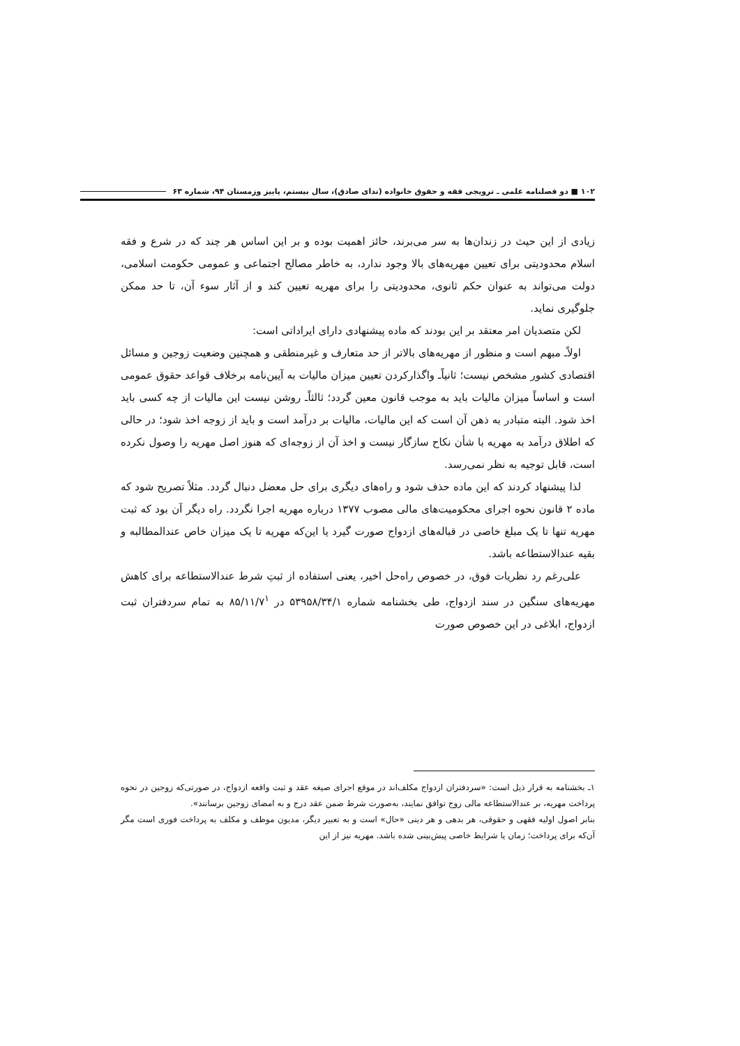۱۰۲ ■ دو فصلنامه علمی ـ ترویجی فقه و حقوق خانواده (ندای صادق)، سال بیستم، پاییز وزمستان ۹۴، شماره ۶۳
زیادی از این حیث در زندان‌ها به سر می‌برند، حائز اهمیت بوده و بر این اساس هر چند که در شرع و فقه اسلام محدودیتی برای تعیین مهریه‌های بالا وجود ندارد، به خاطر مصالح اجتماعی و عمومی حکومت اسلامی، دولت می‌تواند به عنوان حکم ثانوی، محدودیتی را برای مهریه تعیین کند و از آثار سوء آن، تا حد ممکن جلوگیری نماید.
لکن متصدیان امر معتقد بر این بودند که ماده پیشنهادی دارای ایراداتی است:
اولاًـ مبهم است و منظور از مهریه‌های بالاتر از حد متعارف و غیرمنطقی و همچنین وضعیت زوجین و مسائل اقتصادی کشور مشخص نیست؛ ثانیاًـ واگذارکردن تعیین میزان مالیات به آیین‌نامه برخلاف قواعد حقوق عمومی است و اساساً میزان مالیات باید به موجب قانون معین گردد؛ ثالثاًـ روشن نیست این مالیات از چه کسی باید اخذ شود. البته متبادر به ذهن آن است که این مالیات، مالیات بر درآمد است و باید از زوجه اخذ شود؛ در حالی که اطلاق درآمد به مهریه با شأن نکاح سازگار نیست و اخذ آن از زوجه‌ای که هنوز اصل مهریه را وصول نکرده است، قابل توجیه به نظر نمی‌رسد.
لذا پیشنهاد کردند که این ماده حذف شود و راه‌های دیگری برای حل معضل دنبال گردد. مثلاً تصریح شود که ماده ۲ قانون نحوه اجرای محکومیت‌های مالی مصوب ۱۳۷۷ درباره مهریه اجرا نگردد. راه دیگر آن بود که ثبت مهریه تنها تا یک مبلغ خاصی در قباله‌های ازدواج صورت گیرد یا این‌که مهریه تا یک میزان خاص عندالمطالبه و بقیه عندالاستطاعه باشد.
علی‌رغم رد نظریات فوق، در خصوص راه‌حل اخیر، یعنی استفاده از ثبتِ شرط عندالاستطاعه برای کاهش مهریه‌های سنگین در سند ازدواج، طی بخشنامه شماره ۵۳۹۵۸/۳۴/۱ در ۸۵/۱۱/۷<sup>۱</sup> به تمام سردفتران ثبت ازدواج، ابلاغی در این خصوص صورت
۱ـ بخشنامه به قرار ذیل است: «سردفتران ازدواج مکلف‌اند در موقع اجرای صیغه عقد و ثبت واقعه ازدواج، در صورتی‌که زوجین در نحوه پرداخت مهریه، بر عندالاستطاعه مالی زوج توافق نمایند، به‌صورت شرط ضمن عقد درج و به امضای زوجین برسانند».
بنابر اصول اولیه فقهی و حقوقی، هر بدهی و هر دینی «حال» است و به تعبیر دیگر، مدیون موظف و مکلف به پرداخت فوری است مگر آن‌که برای پرداخت؛ زمان یا شرایط خاصی پیش‌بینی شده باشد. مهریه نیز از این